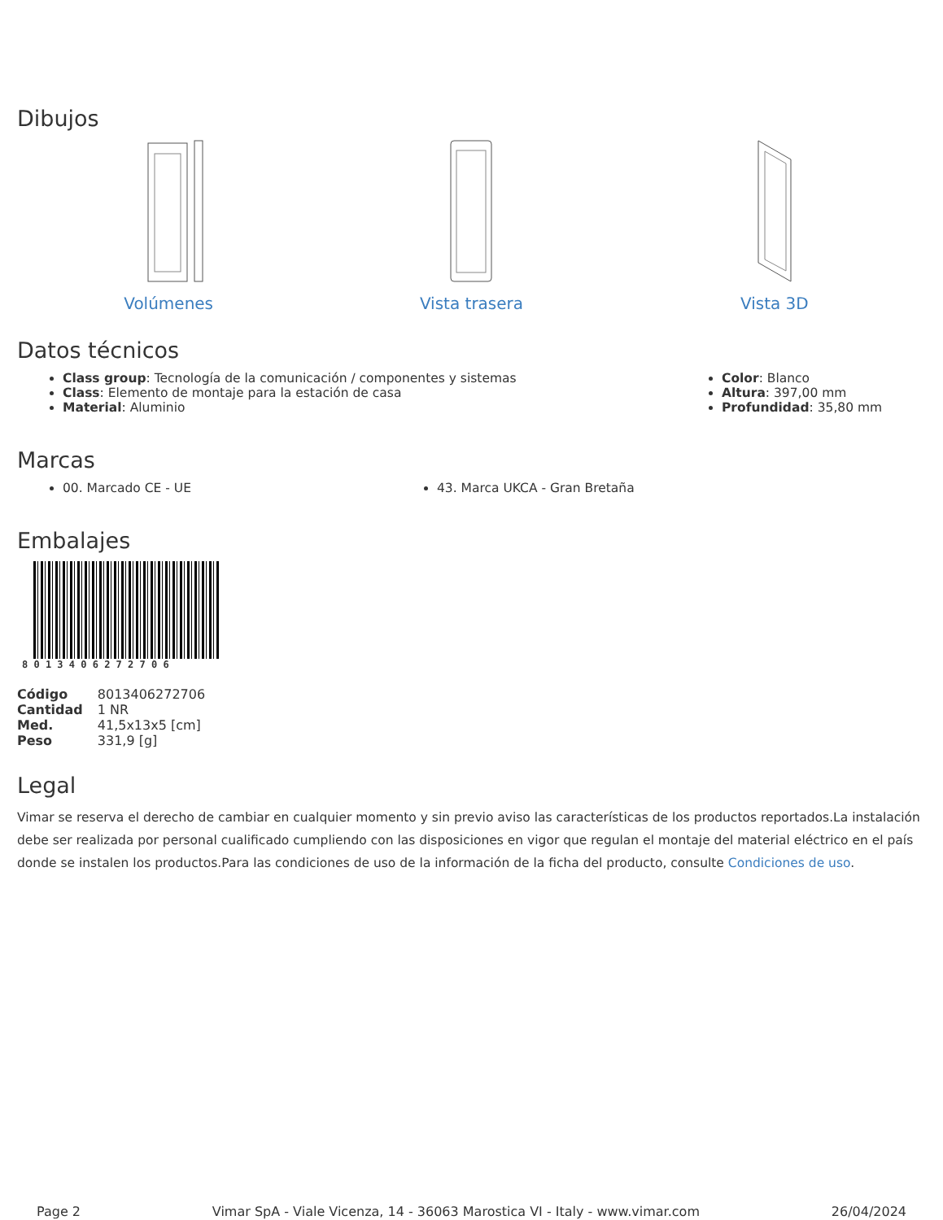Dibujos
Volúmenes Vista trasera Vista 3D
Datos técnicos
Class group: Tecnología de la comunicación / componentes y sistemas
Class: Elemento de montaje para la estación de casa
Material: Aluminio
Color: Blanco
Altura: 397,00 mm
Profundidad: 35,80 mm
Marcas
00. Marcado CE - UE 43. Marca UKCA - Gran Bretaña
Embalajes
8 0 1 3 4 0 6 2 7 2 7 0 6
| Código | 8013406272706 |
| Cantidad | 1 NR |
| Med. | 41,5x13x5 [cm] |
| Peso | 331,9 [g] |
Legal
Vimar se reserva el derecho de cambiar en cualquier momento y sin previo aviso las características de los productos reportados.La instalación debe ser realizada por personal cualificado cumpliendo con las disposiciones en vigor que regulan el montaje del material eléctrico en el país donde se instalen los productos.Para las condiciones de uso de la información de la ficha del producto, consulte Condiciones de uso.
Page 2 Vimar SpA - Viale Vicenza, 14 - 36063 Marostica VI - Italy - www.vimar.com 26/04/2024